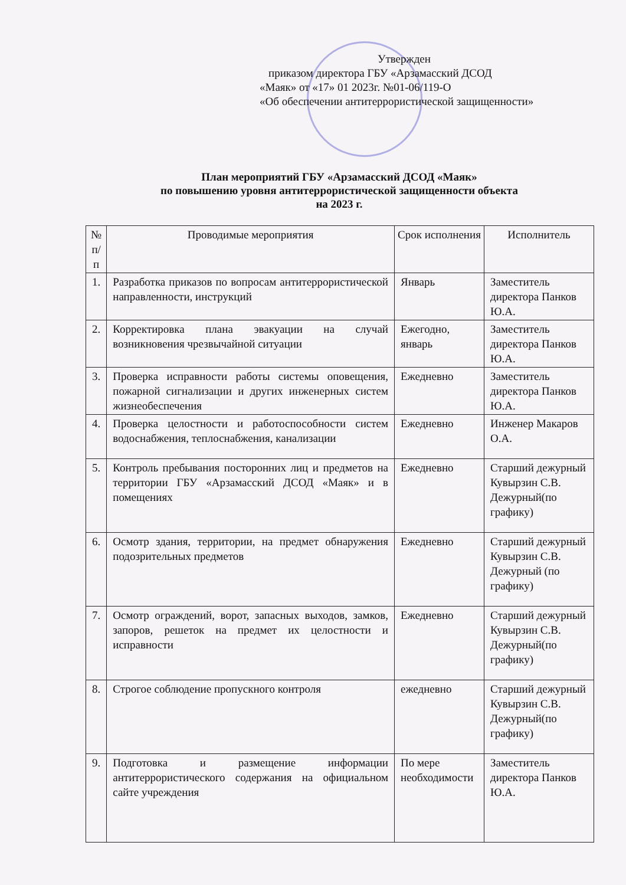Утвержден
приказом директора ГБУ «Арзамасский ДСОД
«Маяк» от «17» 01 2023г. №01-06/119-О
«Об обеспечении антитеррористической защищенности»
План мероприятий ГБУ «Арзамасский ДСОД «Маяк»
по повышению уровня антитеррористической защищенности объекта
на 2023 г.
| № п/п | Проводимые мероприятия | Срок исполнения | Исполнитель |
| --- | --- | --- | --- |
| 1. | Разработка приказов по вопросам антитеррористической направленности, инструкций | Январь | Заместитель директора Панков Ю.А. |
| 2. | Корректировка плана эвакуации на случай возникновения чрезвычайной ситуации | Ежегодно, январь | Заместитель директора Панков Ю.А. |
| 3. | Проверка исправности работы системы оповещения, пожарной сигнализации и других инженерных систем жизнеобеспечения | Ежедневно | Заместитель директора Панков Ю.А. |
| 4. | Проверка целостности и работоспособности систем водоснабжения, теплоснабжения, канализации | Ежедневно | Инженер Макаров О.А. |
| 5. | Контроль пребывания посторонних лиц и предметов на территории ГБУ «Арзамасский ДСОД «Маяк» и в помещениях | Ежедневно | Старший дежурный Кувырзин С.В. Дежурный(по графику) |
| 6. | Осмотр здания, территории, на предмет обнаружения подозрительных предметов | Ежедневно | Старший дежурный Кувырзин С.В. Дежурный (по графику) |
| 7. | Осмотр ограждений, ворот, запасных выходов, замков, запоров, решеток на предмет их целостности и исправности | Ежедневно | Старший дежурный Кувырзин С.В. Дежурный(по графику) |
| 8. | Строгое соблюдение пропускного контроля | ежедневно | Старший дежурный Кувырзин С.В. Дежурный(по графику) |
| 9. | Подготовка и размещение информации антитеррористического содержания на официальном сайте учреждения | По мере необходимости | Заместитель директора Панков Ю.А. |